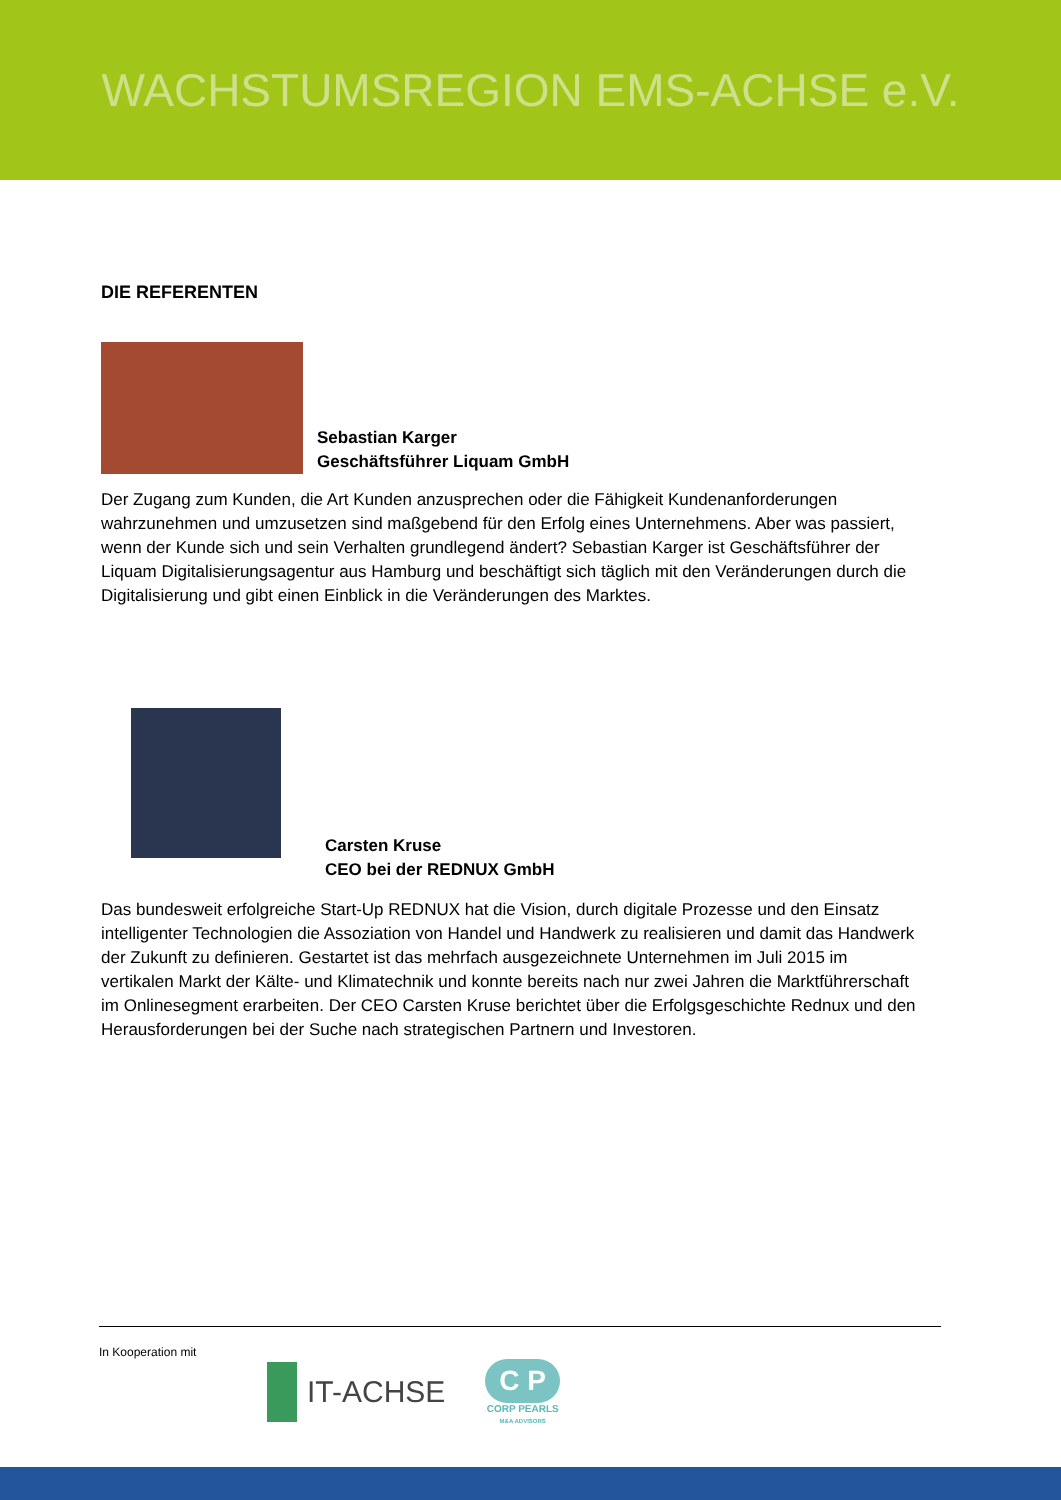WACHSTUMSREGION EMS-ACHSE e.V.
DIE REFERENTEN
Sebastian Karger
Geschäftsführer Liquam GmbH
Der Zugang zum Kunden, die Art Kunden anzusprechen oder die Fähigkeit Kundenanforderungen wahrzunehmen und umzusetzen sind maßgebend für den Erfolg eines Unternehmens. Aber was passiert, wenn der Kunde sich und sein Verhalten grundlegend ändert? Sebastian Karger ist Geschäftsführer der Liquam Digitalisierungsagentur aus Hamburg und beschäftigt sich täglich mit den Veränderungen durch die Digitalisierung und gibt einen Einblick in die Veränderungen des Marktes.
Carsten Kruse
CEO bei der REDNUX GmbH
Das bundesweit erfolgreiche Start-Up REDNUX hat die Vision, durch digitale Prozesse und den Einsatz intelligenter Technologien die Assoziation von Handel und Handwerk zu realisieren und damit das Handwerk der Zukunft zu definieren. Gestartet ist das mehrfach ausgezeichnete Unternehmen im Juli 2015 im vertikalen Markt der Kälte- und Klimatechnik und konnte bereits nach nur zwei Jahren die Marktführerschaft im Onlinesegment erarbeiten. Der CEO Carsten Kruse berichtet über die Erfolgsgeschichte Rednux und den Herausforderungen bei der Suche nach strategischen Partnern und Investoren.
In Kooperation mit
IT-ACHSE
C P
CORP PEARLS
M&A ADVISORS